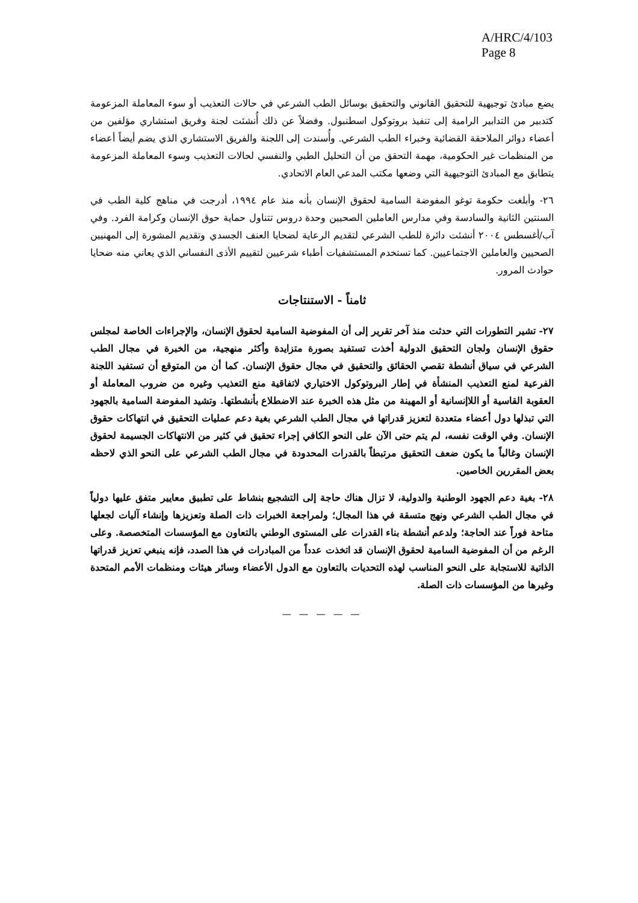A/HRC/4/103
Page 8
يضع مبادئ توجيهية للتحقيق القانوني والتحقيق بوسائل الطب الشرعي في حالات التعذيب أو سوء المعاملة المزعومة كتدبير من التدابير الرامية إلى تنفيذ بروتوكول اسطنبول. وفضلاً عن ذلك أُنشئت لجنة وفريق استشاري مؤلفين من أعضاء دوائر الملاحقة القضائية وخبراء الطب الشرعي. وأُسندت إلى اللجنة والفريق الاستشاري الذي يضم أيضاً أعضاء من المنظمات غير الحكومية، مهمة التحقق من أن التحليل الطبي والنفسي لحالات التعذيب وسوء المعاملة المزعومة يتطابق مع المبادئ التوجيهية التي وضعها مكتب المدعي العام الاتحادي.
٢٦- وأبلغت حكومة توغو المفوضة السامية لحقوق الإنسان بأنه منذ عام ١٩٩٤، أدرجت في مناهج كلية الطب في السنتين الثانية والسادسة وفي مدارس العاملين الصحيين وحدة دروس تتناول حماية حوق الإنسان وكرامة الفرد. وفي آب/أغسطس ٢٠٠٤ أنشئت دائرة للطب الشرعي لتقديم الرعاية لضحايا العنف الجسدي وتقديم المشورة إلى المهنيين الصحيين والعاملين الاجتماعيين. كما تستخدم المستشفيات أطباء شرعيين لتقييم الأذى النفساني الذي يعاني منه ضحايا حوادث المرور.
ثامناً - الاستنتاجات
٢٧- تشير التطورات التي حدثت منذ آخر تقرير إلى أن المفوضية السامية لحقوق الإنسان، والإجراءات الخاصة لمجلس حقوق الإنسان ولجان التحقيق الدولية أخذت تستفيد بصورة متزايدة وأكثر منهجية، من الخبرة في مجال الطب الشرعي في سياق أنشطة تقصي الحقائق والتحقيق في مجال حقوق الإنسان. كما أن من المتوقع أن تستفيد اللجنة الفرعية لمنع التعذيب المنشأة في إطار البروتوكول الاختياري لاتفاقية منع التعذيب وغيره من ضروب المعاملة أو العقوبة القاسية أو اللاإنسانية أو المهينة من مثل هذه الخبرة عند الاضطلاع بأنشطتها. وتشيد المفوضة السامية بالجهود التي تبذلها دول أعضاء متعددة لتعزيز قدراتها في مجال الطب الشرعي بغية دعم عمليات التحقيق في انتهاكات حقوق الإنسان. وفي الوقت نفسه، لم يتم حتى الآن على النحو الكافي إجراء تحقيق في كثير من الانتهاكات الجسيمة لحقوق الإنسان وغالباً ما يكون ضعف التحقيق مرتبطاً بالقدرات المحدودة في مجال الطب الشرعي على النحو الذي لاحظه بعض المقررين الخاصين.
٢٨- بغية دعم الجهود الوطنية والدولية، لا تزال هناك حاجة إلى التشجيع بنشاط على تطبيق معايير متفق عليها دولياً في مجال الطب الشرعي ونهج متسقة في هذا المجال؛ ولمراجعة الخبرات ذات الصلة وتعزيزها وإنشاء آليات لجعلها متاحة فوراً عند الحاجة؛ ولدعم أنشطة بناء القدرات على المستوى الوطني بالتعاون مع المؤسسات المتخصصة. وعلى الرغم من أن المفوضية السامية لحقوق الإنسان قد اتخذت عدداً من المبادرات في هذا الصدد، فإنه ينبغي تعزيز قدراتها الذاتية للاستجابة على النحو المناسب لهذه التحديات بالتعاون مع الدول الأعضاء وسائر هيئات ومنظمات الأمم المتحدة وغيرها من المؤسسات ذات الصلة.
— — — — —